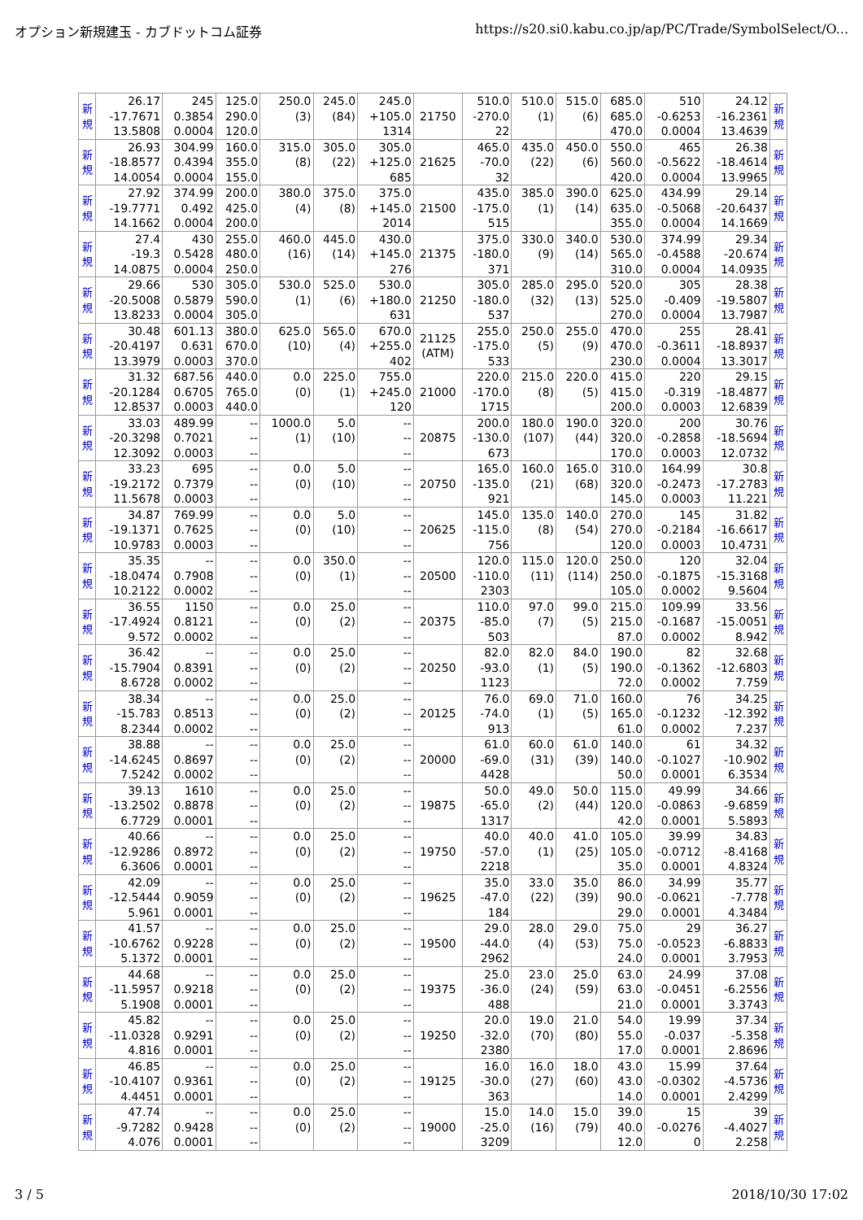オプション新規建玉 - カブドットコム証券 https://s20.si0.kabu.co.jp/ap/PC/Trade/SymbolSelect/O...
| 新 規 | 26.17 -17.7671 13.5808 | 245 0.3854 0.0004 | 125.0 290.0 120.0 | 250.0 (3) | 245.0 (84) | 245.0 +105.0 1314 | 21750 | 510.0 -270.0 22 | 510.0 (1) | 515.0 (6) | 685.0 685.0 470.0 | 510 -0.6253 0.0004 | 24.12 -16.2361 13.4639 | 新 規 |
| 新 規 | 26.93 -18.8577 14.0054 | 304.99 0.4394 0.0004 | 160.0 355.0 155.0 | 315.0 (8) | 305.0 (22) | 305.0 +125.0 685 | 21625 | 465.0 -70.0 32 | 435.0 (22) | 450.0 (6) | 550.0 560.0 420.0 | 465 -0.5622 0.0004 | 26.38 -18.4614 13.9965 | 新 規 |
| 新 規 | 27.92 -19.7771 14.1662 | 374.99 0.492 0.0004 | 200.0 425.0 200.0 | 380.0 (4) | 375.0 (8) | 375.0 +145.0 2014 | 21500 | 435.0 -175.0 515 | 385.0 (1) | 390.0 (14) | 625.0 635.0 355.0 | 434.99 -0.5068 0.0004 | 29.14 -20.6437 14.1669 | 新 規 |
| 新 規 | 27.4 -19.3 14.0875 | 430 0.5428 0.0004 | 255.0 480.0 250.0 | 460.0 (16) | 445.0 (14) | 430.0 +145.0 276 | 21375 | 375.0 -180.0 371 | 330.0 (9) | 340.0 (14) | 530.0 565.0 310.0 | 374.99 -0.4588 0.0004 | 29.34 -20.674 14.0935 | 新 規 |
| 新 規 | 29.66 -20.5008 13.8233 | 530 0.5879 0.0004 | 305.0 590.0 305.0 | 530.0 (1) | 525.0 (6) | 530.0 +180.0 631 | 21250 | 305.0 -180.0 537 | 285.0 (32) | 295.0 (13) | 520.0 525.0 270.0 | 305 -0.409 0.0004 | 28.38 -19.5807 13.7987 | 新 規 |
| 新 規 | 30.48 -20.4197 13.3979 | 601.13 0.631 0.0003 | 380.0 670.0 370.0 | 625.0 (10) | 565.0 (4) | 670.0 +255.0 402 | 21125 (ATM) | 255.0 -175.0 533 | 250.0 (5) | 255.0 (9) | 470.0 470.0 230.0 | 255 -0.3611 0.0004 | 28.41 -18.8937 13.3017 | 新 規 |
| 新 規 | 31.32 -20.1284 12.8537 | 687.56 0.6705 0.0003 | 440.0 765.0 440.0 | 0.0 (0) | 225.0 (1) | 755.0 +245.0 120 | 21000 | 220.0 -170.0 1715 | 215.0 (8) | 220.0 (5) | 415.0 415.0 200.0 | 220 -0.319 0.0003 | 29.15 -18.4877 12.6839 | 新 規 |
| 新 規 | 33.03 -20.3298 12.3092 | 489.99 0.7021 0.0003 | -- -- -- | 1000.0 (1) | 5.0 (10) | -- -- -- | 20875 | 200.0 -130.0 673 | 180.0 (107) | 190.0 (44) | 320.0 320.0 170.0 | 200 -0.2858 0.0003 | 30.76 -18.5694 12.0732 | 新 規 |
| 新 規 | 33.23 -19.2172 11.5678 | 695 0.7379 0.0003 | -- -- -- | 0.0 (0) | 5.0 (10) | -- -- -- | 20750 | 165.0 -135.0 921 | 160.0 (21) | 165.0 (68) | 310.0 320.0 145.0 | 164.99 -0.2473 0.0003 | 30.8 -17.2783 11.221 | 新 規 |
| 新 規 | 34.87 -19.1371 10.9783 | 769.99 0.7625 0.0003 | -- -- -- | 0.0 (0) | 5.0 (10) | -- -- -- | 20625 | 145.0 -115.0 756 | 135.0 (8) | 140.0 (54) | 270.0 270.0 120.0 | 145 -0.2184 0.0003 | 31.82 -16.6617 10.4731 | 新 規 |
| 新 規 | 35.35 -18.0474 10.2122 | -- 0.7908 0.0002 | -- -- -- | 0.0 (0) | 350.0 (1) | -- -- -- | 20500 | 120.0 -110.0 2303 | 115.0 (11) | 120.0 (114) | 250.0 250.0 105.0 | 120 -0.1875 0.0002 | 32.04 -15.3168 9.5604 | 新 規 |
| 新 規 | 36.55 -17.4924 9.572 | 1150 0.8121 0.0002 | -- -- -- | 0.0 (0) | 25.0 (2) | -- -- -- | 20375 | 110.0 -85.0 503 | 97.0 (7) | 99.0 (5) | 215.0 215.0 87.0 | 109.99 -0.1687 0.0002 | 33.56 -15.0051 8.942 | 新 規 |
| 新 規 | 36.42 -15.7904 8.6728 | -- 0.8391 0.0002 | -- -- -- | 0.0 (0) | 25.0 (2) | -- -- -- | 20250 | 82.0 -93.0 1123 | 82.0 (1) | 84.0 (5) | 190.0 190.0 72.0 | 82 -0.1362 0.0002 | 32.68 -12.6803 7.759 | 新 規 |
| 新 規 | 38.34 -15.783 8.2344 | -- 0.8513 0.0002 | -- -- -- | 0.0 (0) | 25.0 (2) | -- -- -- | 20125 | 76.0 -74.0 913 | 69.0 (1) | 71.0 (5) | 160.0 165.0 61.0 | 76 -0.1232 0.0002 | 34.25 -12.392 7.237 | 新 規 |
| 新 規 | 38.88 -14.6245 7.5242 | -- 0.8697 0.0002 | -- -- -- | 0.0 (0) | 25.0 (2) | -- -- -- | 20000 | 61.0 -69.0 4428 | 60.0 (31) | 61.0 (39) | 140.0 140.0 50.0 | 61 -0.1027 0.0001 | 34.32 -10.902 6.3534 | 新 規 |
| 新 規 | 39.13 -13.2502 6.7729 | 1610 0.8878 0.0001 | -- -- -- | 0.0 (0) | 25.0 (2) | -- -- -- | 19875 | 50.0 -65.0 1317 | 49.0 (2) | 50.0 (44) | 115.0 120.0 42.0 | 49.99 -0.0863 0.0001 | 34.66 -9.6859 5.5893 | 新 規 |
| 新 規 | 40.66 -12.9286 6.3606 | -- 0.8972 0.0001 | -- -- -- | 0.0 (0) | 25.0 (2) | -- -- -- | 19750 | 40.0 -57.0 2218 | 40.0 (1) | 41.0 (25) | 105.0 105.0 35.0 | 39.99 -0.0712 0.0001 | 34.83 -8.4168 4.8324 | 新 規 |
| 新 規 | 42.09 -12.5444 5.961 | -- 0.9059 0.0001 | -- -- -- | 0.0 (0) | 25.0 (2) | -- -- -- | 19625 | 35.0 -47.0 184 | 33.0 (22) | 35.0 (39) | 86.0 90.0 29.0 | 34.99 -0.0621 0.0001 | 35.77 -7.778 4.3484 | 新 規 |
| 新 規 | 41.57 -10.6762 5.1372 | -- 0.9228 0.0001 | -- -- -- | 0.0 (0) | 25.0 (2) | -- -- -- | 19500 | 29.0 -44.0 2962 | 28.0 (4) | 29.0 (53) | 75.0 75.0 24.0 | 29 -0.0523 0.0001 | 36.27 -6.8833 3.7953 | 新 規 |
| 新 規 | 44.68 -11.5957 5.1908 | -- 0.9218 0.0001 | -- -- -- | 0.0 (0) | 25.0 (2) | -- -- -- | 19375 | 25.0 -36.0 488 | 23.0 (24) | 25.0 (59) | 63.0 63.0 21.0 | 24.99 -0.0451 0.0001 | 37.08 -6.2556 3.3743 | 新 規 |
| 新 規 | 45.82 -11.0328 4.816 | -- 0.9291 0.0001 | -- -- -- | 0.0 (0) | 25.0 (2) | -- -- -- | 19250 | 20.0 -32.0 2380 | 19.0 (70) | 21.0 (80) | 54.0 55.0 17.0 | 19.99 -0.037 0.0001 | 37.34 -5.358 2.8696 | 新 規 |
| 新 規 | 46.85 -10.4107 4.4451 | -- 0.9361 0.0001 | -- -- -- | 0.0 (0) | 25.0 (2) | -- -- -- | 19125 | 16.0 -30.0 363 | 16.0 (27) | 18.0 (60) | 43.0 43.0 14.0 | 15.99 -0.0302 0.0001 | 37.64 -4.5736 2.4299 | 新 規 |
| 新 規 | 47.74 -9.7282 4.076 | -- 0.9428 0.0001 | -- -- -- | 0.0 (0) | 25.0 (2) | -- -- -- | 19000 | 15.0 -25.0 3209 | 14.0 (16) | 15.0 (79) | 39.0 40.0 12.0 | 15 -0.0276 0 | 39 -4.4027 2.258 | 新 規 |
3 / 5 2018/10/30 17:02